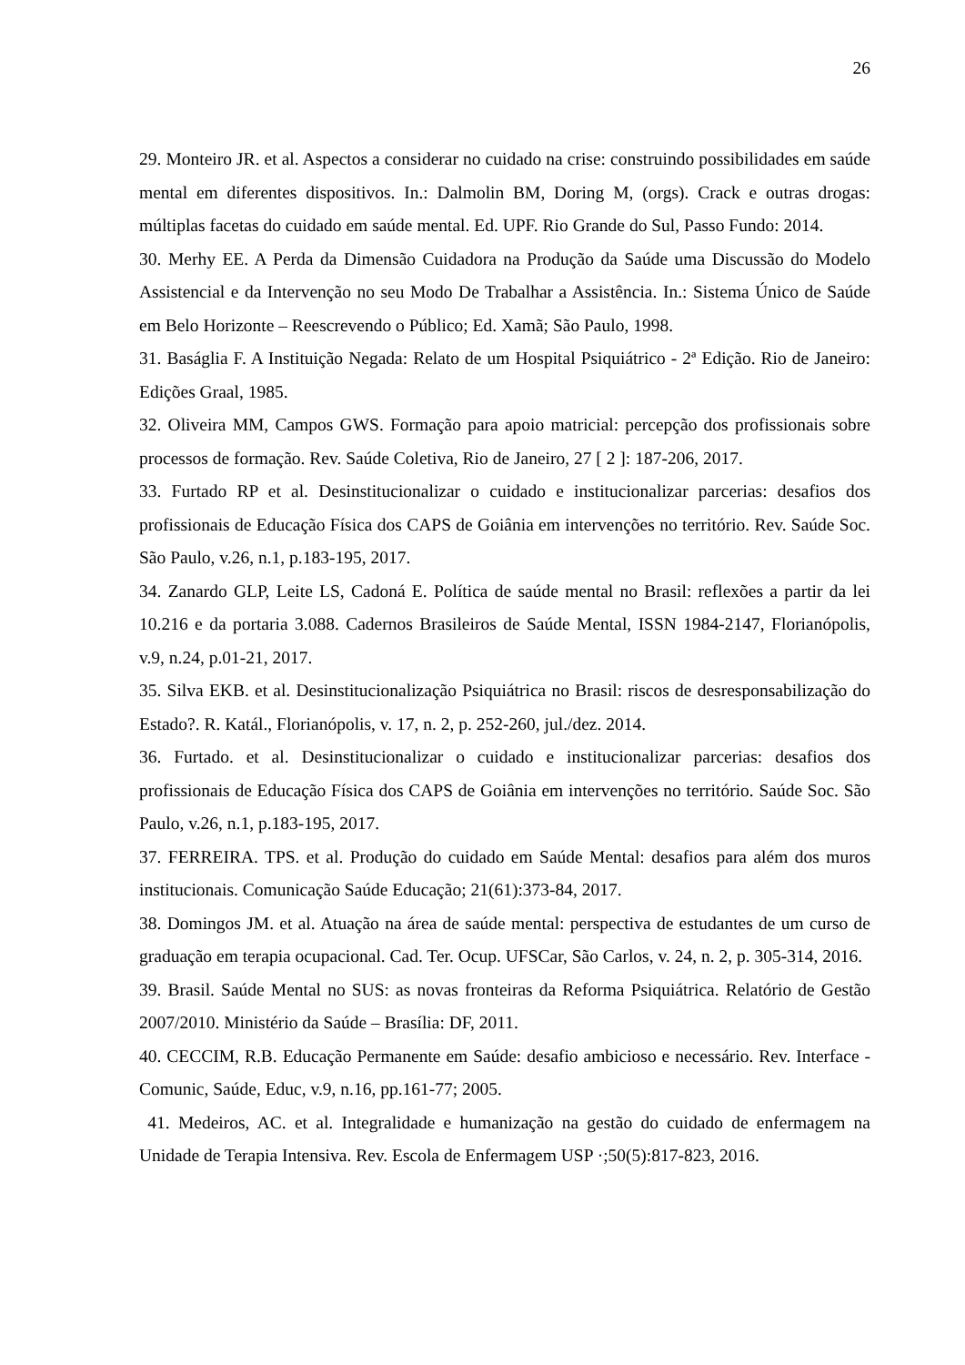26
29. Monteiro JR. et al. Aspectos a considerar no cuidado na crise: construindo possibilidades em saúde mental em diferentes dispositivos. In.: Dalmolin BM, Doring M, (orgs). Crack e outras drogas: múltiplas facetas do cuidado em saúde mental. Ed. UPF. Rio Grande do Sul, Passo Fundo: 2014.
30. Merhy EE. A Perda da Dimensão Cuidadora na Produção da Saúde uma Discussão do Modelo Assistencial e da Intervenção no seu Modo De Trabalhar a Assistência. In.: Sistema Único de Saúde em Belo Horizonte – Reescrevendo o Público; Ed. Xamã; São Paulo, 1998.
31. Baságlia F. A Instituição Negada: Relato de um Hospital Psiquiátrico - 2ª Edição. Rio de Janeiro: Edições Graal, 1985.
32. Oliveira MM, Campos GWS. Formação para apoio matricial: percepção dos profissionais sobre processos de formação. Rev. Saúde Coletiva, Rio de Janeiro, 27 [ 2 ]: 187-206, 2017.
33. Furtado RP et al. Desinstitucionalizar o cuidado e institucionalizar parcerias: desafios dos profissionais de Educação Física dos CAPS de Goiânia em intervenções no território. Rev. Saúde Soc. São Paulo, v.26, n.1, p.183-195, 2017.
34. Zanardo GLP, Leite LS, Cadoná E. Política de saúde mental no Brasil: reflexões a partir da lei 10.216 e da portaria 3.088. Cadernos Brasileiros de Saúde Mental, ISSN 1984-2147, Florianópolis, v.9, n.24, p.01-21, 2017.
35. Silva EKB. et al. Desinstitucionalização Psiquiátrica no Brasil: riscos de desresponsabilização do Estado?. R. Katál., Florianópolis, v. 17, n. 2, p. 252-260, jul./dez. 2014.
36. Furtado. et al. Desinstitucionalizar o cuidado e institucionalizar parcerias: desafios dos profissionais de Educação Física dos CAPS de Goiânia em intervenções no território. Saúde Soc. São Paulo, v.26, n.1, p.183-195, 2017.
37. FERREIRA. TPS. et al. Produção do cuidado em Saúde Mental: desafios para além dos muros institucionais. Comunicação Saúde Educação; 21(61):373-84, 2017.
38. Domingos JM. et al. Atuação na área de saúde mental: perspectiva de estudantes de um curso de graduação em terapia ocupacional. Cad. Ter. Ocup. UFSCar, São Carlos, v. 24, n. 2, p. 305-314, 2016.
39. Brasil. Saúde Mental no SUS: as novas fronteiras da Reforma Psiquiátrica. Relatório de Gestão 2007/2010. Ministério da Saúde – Brasília: DF, 2011.
40. CECCIM, R.B. Educação Permanente em Saúde: desafio ambicioso e necessário. Rev. Interface - Comunic, Saúde, Educ, v.9, n.16, pp.161-77; 2005.
41. Medeiros, AC. et al. Integralidade e humanização na gestão do cuidado de enfermagem na Unidade de Terapia Intensiva. Rev. Escola de Enfermagem USP ·;50(5):817-823, 2016.